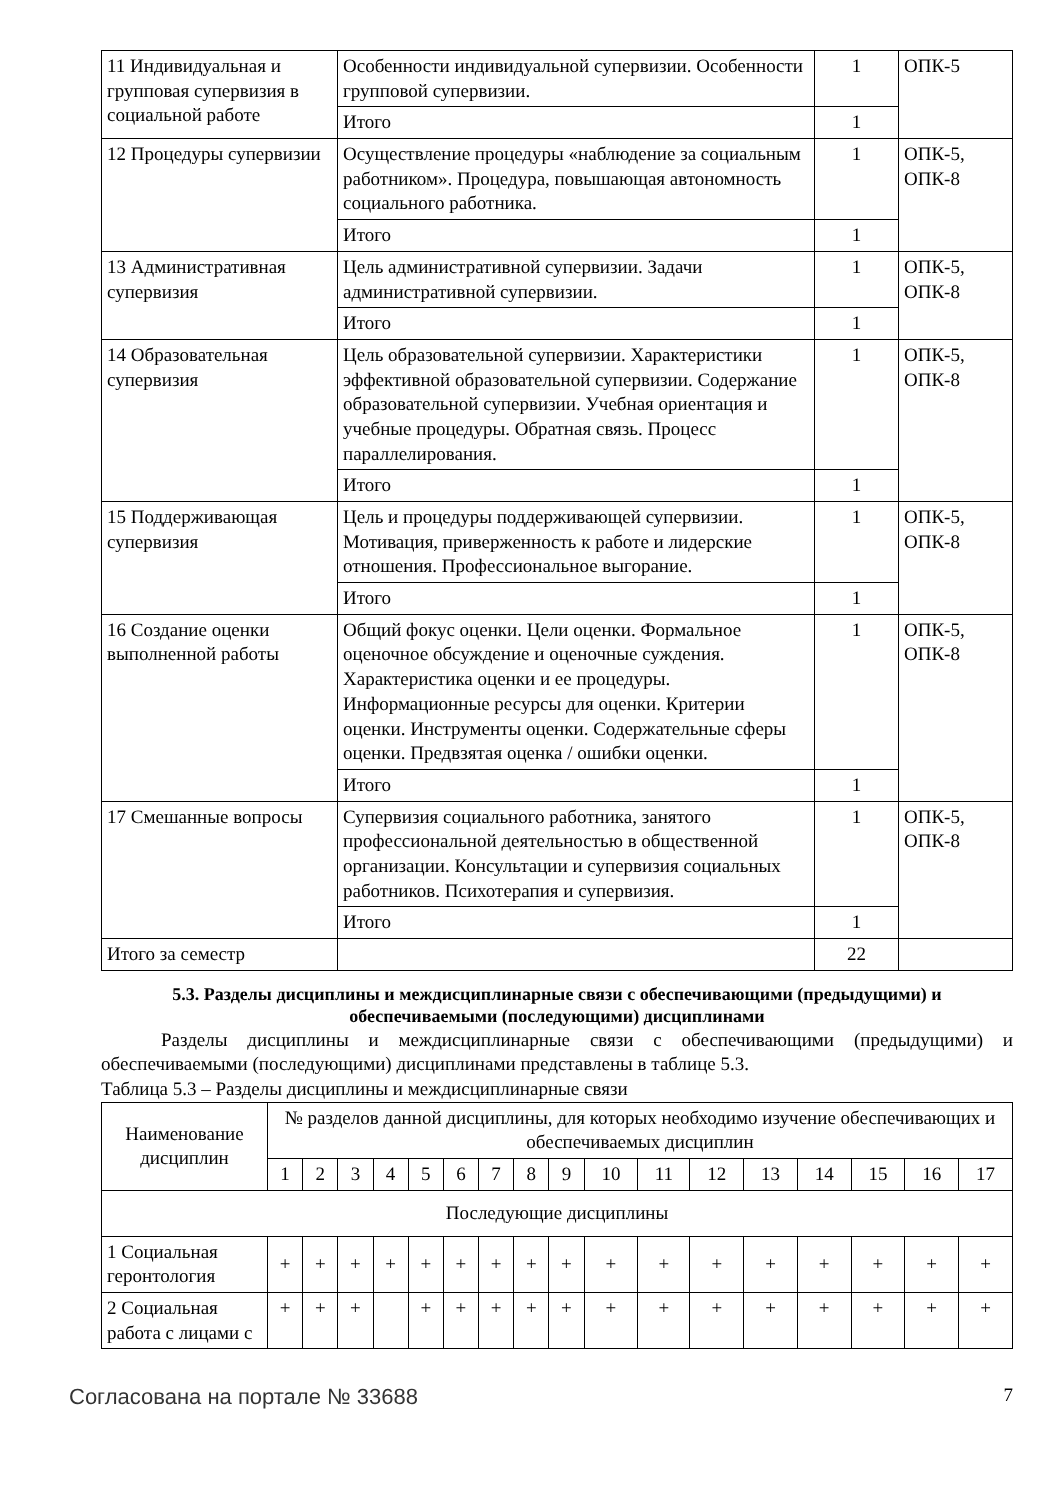| 11 Индивидуальная и групповая супервизия в социальной работе | Особенности индивидуальной супервизии. Особенности групповой супервизии. | 1 | ОПК-5 |
| | Итого | 1 | |
| 12 Процедуры супервизии | Осуществление процедуры «наблюдение за социальным работником». Процедура, повышающая автономность социального работника. | 1 | ОПК-5, ОПК-8 |
| | Итого | 1 | |
| 13 Административная супервизия | Цель административной супервизии. Задачи административной супервизии. | 1 | ОПК-5, ОПК-8 |
| | Итого | 1 | |
| 14 Образовательная супервизия | Цель образовательной супервизии. Характеристики эффективной образовательной супервизии. Содержание образовательной супервизии. Учебная ориентация и учебные процедуры. Обратная связь. Процесс параллелирования. | 1 | ОПК-5, ОПК-8 |
| | Итого | 1 | |
| 15 Поддерживающая супервизия | Цель и процедуры поддерживающей супервизии. Мотивация, приверженность к работе и лидерские отношения. Профессиональное выгорание. | 1 | ОПК-5, ОПК-8 |
| | Итого | 1 | |
| 16 Создание оценки выполненной работы | Общий фокус оценки. Цели оценки. Формальное оценочное обсуждение и оценочные суждения. Характеристика оценки и ее процедуры. Информационные ресурсы для оценки. Критерии оценки. Инструменты оценки. Содержательные сферы оценки. Предвзятая оценка / ошибки оценки. | 1 | ОПК-5, ОПК-8 |
| | Итого | 1 | |
| 17 Смешанные вопросы | Супервизия социального работника, занятого профессиональной деятельностью в общественной организации. Консультации и супервизия социальных работников. Психотерапия и супервизия. | 1 | ОПК-5, ОПК-8 |
| | Итого | 1 | |
| Итого за семестр | | 22 | |
5.3. Разделы дисциплины и междисциплинарные связи с обеспечивающими (предыдущими) и обеспечиваемыми (последующими) дисциплинами
Разделы дисциплины и междисциплинарные связи с обеспечивающими (предыдущими) и обеспечиваемыми (последующими) дисциплинами представлены в таблице 5.3.
Таблица 5.3 – Разделы дисциплины и междисциплинарные связи
| Наименование дисциплин | № разделов данной дисциплины, для которых необходимо изучение обеспечивающих и обеспечиваемых дисциплин | | | | | | | | | | | | | | | | |
| --- | --- | --- | --- | --- | --- | --- | --- | --- | --- | --- | --- | --- | --- | --- | --- | --- | --- |
| | 1 | 2 | 3 | 4 | 5 | 6 | 7 | 8 | 9 | 10 | 11 | 12 | 13 | 14 | 15 | 16 | 17 |
| Последующие дисциплины | | | | | | | | | | | | | | | | | |
| 1 Социальная геронтология | + | + | + | + | + | + | + | + | + | + | + | + | + | + | + | + | + |
| 2 Социальная работа с лицами с | + | + | + | | + | + | + | + | + | + | + | + | + | + | + | + | + |
Согласована на портале № 33688 7